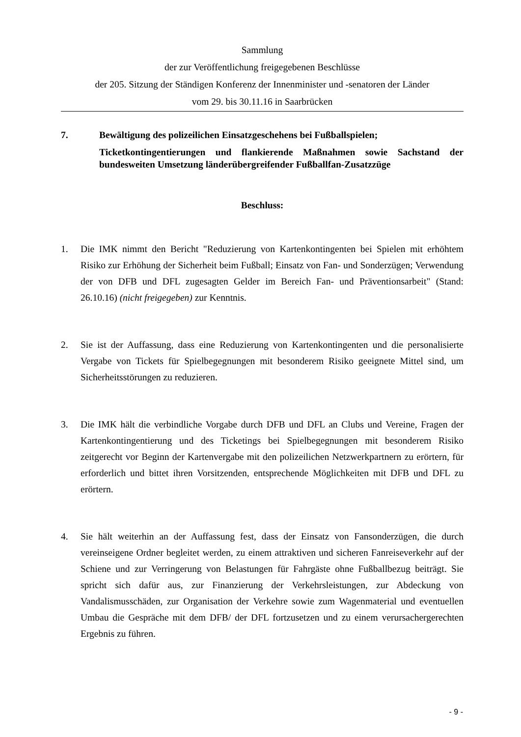Sammlung
der zur Veröffentlichung freigegebenen Beschlüsse
der 205. Sitzung der Ständigen Konferenz der Innenminister und -senatoren der Länder
vom 29. bis 30.11.16 in Saarbrücken
7. Bewältigung des polizeilichen Einsatzgeschehens bei Fußballspielen;
Ticketkontingentierungen und flankierende Maßnahmen sowie Sachstand der bundesweiten Umsetzung länderübergreifender Fußballfan-Zusatzzüge
Beschluss:
1. Die IMK nimmt den Bericht "Reduzierung von Kartenkontingenten bei Spielen mit erhöhtem Risiko zur Erhöhung der Sicherheit beim Fußball; Einsatz von Fan- und Sonderzügen; Verwendung der von DFB und DFL zugesagten Gelder im Bereich Fan- und Präventionsarbeit" (Stand: 26.10.16) (nicht freigegeben) zur Kenntnis.
2. Sie ist der Auffassung, dass eine Reduzierung von Kartenkontingenten und die personalisierte Vergabe von Tickets für Spielbegegnungen mit besonderem Risiko geeignete Mittel sind, um Sicherheitsstörungen zu reduzieren.
3. Die IMK hält die verbindliche Vorgabe durch DFB und DFL an Clubs und Vereine, Fragen der Kartenkontingentierung und des Ticketings bei Spielbegegnungen mit besonderem Risiko zeitgerecht vor Beginn der Kartenvergabe mit den polizeilichen Netzwerkpartnern zu erörtern, für erforderlich und bittet ihren Vorsitzenden, entsprechende Möglichkeiten mit DFB und DFL zu erörtern.
4. Sie hält weiterhin an der Auffassung fest, dass der Einsatz von Fansonderzügen, die durch vereinseigene Ordner begleitet werden, zu einem attraktiven und sicheren Fanreiseverkehr auf der Schiene und zur Verringerung von Belastungen für Fahrgäste ohne Fußballbezug beiträgt. Sie spricht sich dafür aus, zur Finanzierung der Verkehrsleistungen, zur Abdeckung von Vandalismusschäden, zur Organisation der Verkehre sowie zum Wagenmaterial und eventuellen Umbau die Gespräche mit dem DFB/ der DFL fortzusetzen und zu einem verursachergerechten Ergebnis zu führen.
- 9 -